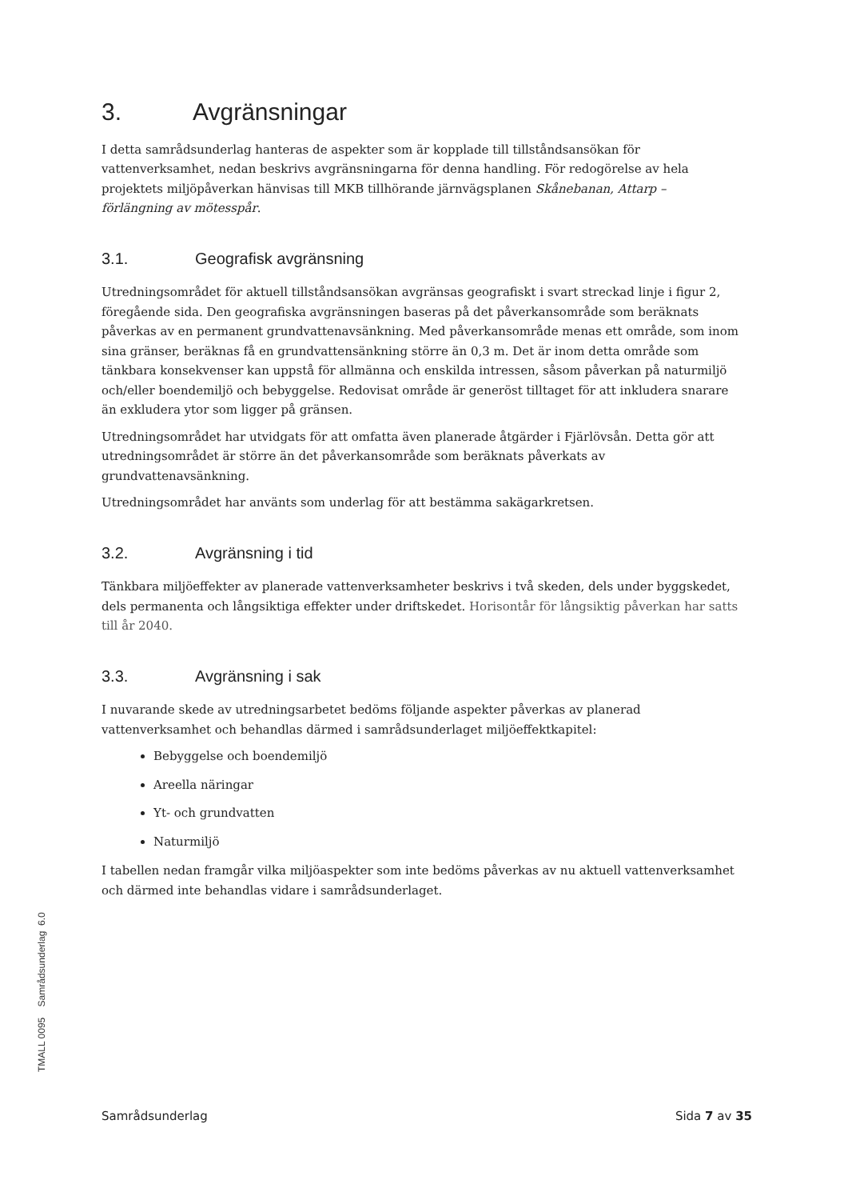3. Avgränsningar
I detta samrådsunderlag hanteras de aspekter som är kopplade till tillståndsansökan för vattenverksamhet, nedan beskrivs avgränsningarna för denna handling. För redogörelse av hela projektets miljöpåverkan hänvisas till MKB tillhörande järnvägsplanen Skånebanan, Attarp – förlängning av mötesspår.
3.1. Geografisk avgränsning
Utredningsområdet för aktuell tillståndsansökan avgränsas geografiskt i svart streckad linje i figur 2, föregående sida. Den geografiska avgränsningen baseras på det påverkansområde som beräknats påverkas av en permanent grundvattenavsänkning. Med påverkansområde menas ett område, som inom sina gränser, beräknas få en grundvattensänkning större än 0,3 m. Det är inom detta område som tänkbara konsekvenser kan uppstå för allmänna och enskilda intressen, såsom påverkan på naturmiljö och/eller boendemiljö och bebyggelse. Redovisat område är generöst tilltaget för att inkludera snarare än exkludera ytor som ligger på gränsen.
Utredningsområdet har utvidgats för att omfatta även planerade åtgärder i Fjärlövsån. Detta gör att utredningsområdet är större än det påverkansområde som beräknats påverkats av grundvattenavsänkning.
Utredningsområdet har använts som underlag för att bestämma sakägarkretsen.
3.2. Avgränsning i tid
Tänkbara miljöeffekter av planerade vattenverksamheter beskrivs i två skeden, dels under byggskedet, dels permanenta och långsiktiga effekter under driftskedet. Horisontår för långsiktig påverkan har satts till år 2040.
3.3. Avgränsning i sak
I nuvarande skede av utredningsarbetet bedöms följande aspekter påverkas av planerad vattenverksamhet och behandlas därmed i samrådsunderlaget miljöeffektkapitel:
Bebyggelse och boendemiljö
Areella näringar
Yt- och grundvatten
Naturmiljö
I tabellen nedan framgår vilka miljöaspekter som inte bedöms påverkas av nu aktuell vattenverksamhet och därmed inte behandlas vidare i samrådsunderlaget.
TMALL 0095 Samrådsunderlag 6.0
Samrådsunderlag Sida 7 av 35